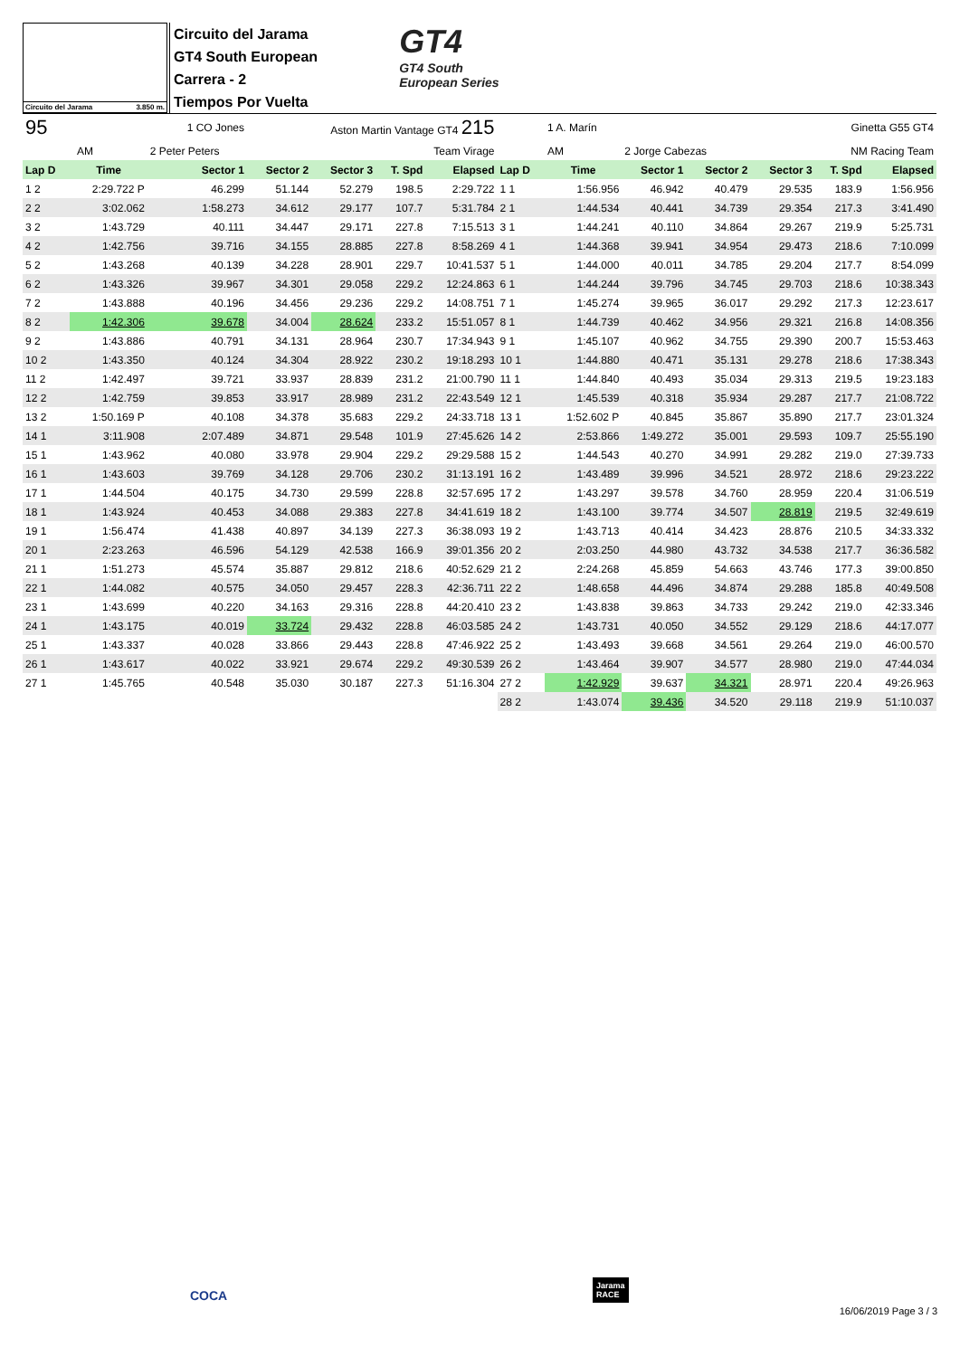Circuito del Jarama 3.850 m.
Circuito del Jarama
GT4 South European
Carrera - 2
Tiempos Por Vuelta
GT4
GT4 South
European Series
| 95 | 1 CO Jones | | Aston Martin Vantage GT4 215 | | | | | 1 A. Marín | | | Ginetta G55 GT4 | | |
| AM | | 2 Peter Peters | Team Virage | | | | | AM | 2 Jorge Cabezas | | NM Racing Team | | |
| Lap D | Time | Sector 1 | Sector 2 | Sector 3 | T. Spd | Elapsed | Lap D | Time | Sector 1 | Sector 2 | Sector 3 | T. Spd | Elapsed |
| 1 2 | 2:29.722 P | 46.299 | 51.144 | 52.279 | 198.5 | 2:29.722 | 1 1 | 1:56.956 | 46.942 | 40.479 | 29.535 | 183.9 | 1:56.956 |
| 2 2 | 3:02.062 | 1:58.273 | 34.612 | 29.177 | 107.7 | 5:31.784 | 2 1 | 1:44.534 | 40.441 | 34.739 | 29.354 | 217.3 | 3:41.490 |
| 3 2 | 1:43.729 | 40.111 | 34.447 | 29.171 | 227.8 | 7:15.513 | 3 1 | 1:44.241 | 40.110 | 34.864 | 29.267 | 219.9 | 5:25.731 |
| 4 2 | 1:42.756 | 39.716 | 34.155 | 28.885 | 227.8 | 8:58.269 | 4 1 | 1:44.368 | 39.941 | 34.954 | 29.473 | 218.6 | 7:10.099 |
| 5 2 | 1:43.268 | 40.139 | 34.228 | 28.901 | 229.7 | 10:41.537 | 5 1 | 1:44.000 | 40.011 | 34.785 | 29.204 | 217.7 | 8:54.099 |
| 6 2 | 1:43.326 | 39.967 | 34.301 | 29.058 | 229.2 | 12:24.863 | 6 1 | 1:44.244 | 39.796 | 34.745 | 29.703 | 218.6 | 10:38.343 |
| 7 2 | 1:43.888 | 40.196 | 34.456 | 29.236 | 229.2 | 14:08.751 | 7 1 | 1:45.274 | 39.965 | 36.017 | 29.292 | 217.3 | 12:23.617 |
| 8 2 | 1:42.306 | 39.678 | 34.004 | 28.624 | 233.2 | 15:51.057 | 8 1 | 1:44.739 | 40.462 | 34.956 | 29.321 | 216.8 | 14:08.356 |
| 9 2 | 1:43.886 | 40.791 | 34.131 | 28.964 | 230.7 | 17:34.943 | 9 1 | 1:45.107 | 40.962 | 34.755 | 29.390 | 200.7 | 15:53.463 |
| 10 2 | 1:43.350 | 40.124 | 34.304 | 28.922 | 230.2 | 19:18.293 | 10 1 | 1:44.880 | 40.471 | 35.131 | 29.278 | 218.6 | 17:38.343 |
| 11 2 | 1:42.497 | 39.721 | 33.937 | 28.839 | 231.2 | 21:00.790 | 11 1 | 1:44.840 | 40.493 | 35.034 | 29.313 | 219.5 | 19:23.183 |
| 12 2 | 1:42.759 | 39.853 | 33.917 | 28.989 | 231.2 | 22:43.549 | 12 1 | 1:45.539 | 40.318 | 35.934 | 29.287 | 217.7 | 21:08.722 |
| 13 2 | 1:50.169 P | 40.108 | 34.378 | 35.683 | 229.2 | 24:33.718 | 13 1 | 1:52.602 P | 40.845 | 35.867 | 35.890 | 217.7 | 23:01.324 |
| 14 1 | 3:11.908 | 2:07.489 | 34.871 | 29.548 | 101.9 | 27:45.626 | 14 2 | 2:53.866 | 1:49.272 | 35.001 | 29.593 | 109.7 | 25:55.190 |
| 15 1 | 1:43.962 | 40.080 | 33.978 | 29.904 | 229.2 | 29:29.588 | 15 2 | 1:44.543 | 40.270 | 34.991 | 29.282 | 219.0 | 27:39.733 |
| 16 1 | 1:43.603 | 39.769 | 34.128 | 29.706 | 230.2 | 31:13.191 | 16 2 | 1:43.489 | 39.996 | 34.521 | 28.972 | 218.6 | 29:23.222 |
| 17 1 | 1:44.504 | 40.175 | 34.730 | 29.599 | 228.8 | 32:57.695 | 17 2 | 1:43.297 | 39.578 | 34.760 | 28.959 | 220.4 | 31:06.519 |
| 18 1 | 1:43.924 | 40.453 | 34.088 | 29.383 | 227.8 | 34:41.619 | 18 2 | 1:43.100 | 39.774 | 34.507 | 28.819 | 219.5 | 32:49.619 |
| 19 1 | 1:56.474 | 41.438 | 40.897 | 34.139 | 227.3 | 36:38.093 | 19 2 | 1:43.713 | 40.414 | 34.423 | 28.876 | 210.5 | 34:33.332 |
| 20 1 | 2:23.263 | 46.596 | 54.129 | 42.538 | 166.9 | 39:01.356 | 20 2 | 2:03.250 | 44.980 | 43.732 | 34.538 | 217.7 | 36:36.582 |
| 21 1 | 1:51.273 | 45.574 | 35.887 | 29.812 | 218.6 | 40:52.629 | 21 2 | 2:24.268 | 45.859 | 54.663 | 43.746 | 177.3 | 39:00.850 |
| 22 1 | 1:44.082 | 40.575 | 34.050 | 29.457 | 228.3 | 42:36.711 | 22 2 | 1:48.658 | 44.496 | 34.874 | 29.288 | 185.8 | 40:49.508 |
| 23 1 | 1:43.699 | 40.220 | 34.163 | 29.316 | 228.8 | 44:20.410 | 23 2 | 1:43.838 | 39.863 | 34.733 | 29.242 | 219.0 | 42:33.346 |
| 24 1 | 1:43.175 | 40.019 | 33.724 | 29.432 | 228.8 | 46:03.585 | 24 2 | 1:43.731 | 40.050 | 34.552 | 29.129 | 218.6 | 44:17.077 |
| 25 1 | 1:43.337 | 40.028 | 33.866 | 29.443 | 228.8 | 47:46.922 | 25 2 | 1:43.493 | 39.668 | 34.561 | 29.264 | 219.0 | 46:00.570 |
| 26 1 | 1:43.617 | 40.022 | 33.921 | 29.674 | 229.2 | 49:30.539 | 26 2 | 1:43.464 | 39.907 | 34.577 | 28.980 | 219.0 | 47:44.034 |
| 27 1 | 1:45.765 | 40.548 | 35.030 | 30.187 | 227.3 | 51:16.304 | 27 2 | 1:42.929 | 39.637 | 34.321 | 28.971 | 220.4 | 49:26.963 |
| | | | | | | | 28 2 | 1:43.074 | 39.436 | 34.520 | 29.118 | 219.9 | 51:10.037 |
COCA
Jarama
RACE
16/06/2019 Page 3 / 3